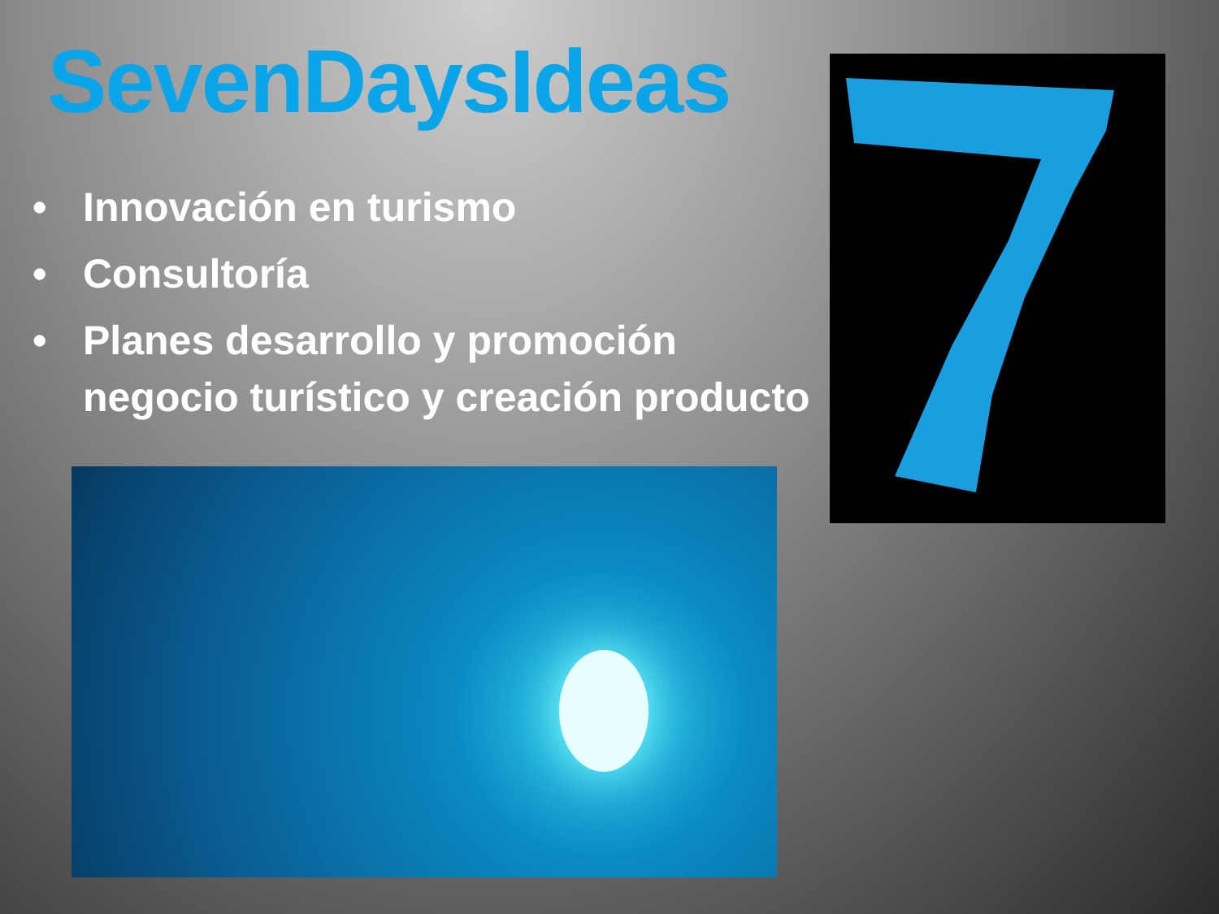SevenDaysIdeas
• Innovación en turismo
• Consultoría
• Planes desarrollo y promoción negocio turístico y creación producto